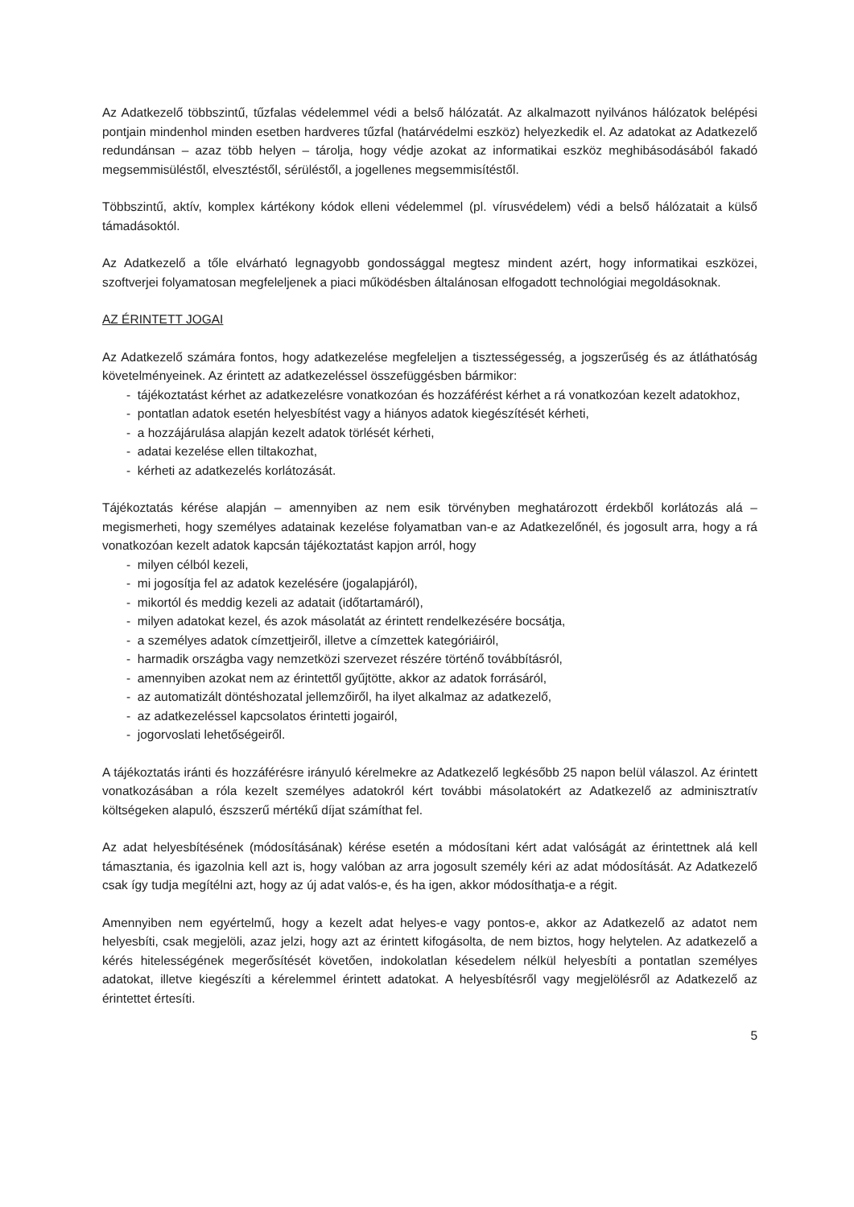Az Adatkezelő többszintű, tűzfalas védelemmel védi a belső hálózatát. Az alkalmazott nyilvános hálózatok belépési pontjain mindenhol minden esetben hardveres tűzfal (határvédelmi eszköz) helyezkedik el. Az adatokat az Adatkezelő redundánsan – azaz több helyen – tárolja, hogy védje azokat az informatikai eszköz meghibásodásából fakadó megsemmisüléstől, elvesztéstől, sérüléstől, a jogellenes megsemmisítéstől.
Többszintű, aktív, komplex kártékony kódok elleni védelemmel (pl. vírusvédelem) védi a belső hálózatait a külső támadásoktól.
Az Adatkezelő a tőle elvárható legnagyobb gondossággal megtesz mindent azért, hogy informatikai eszközei, szoftverjei folyamatosan megfeleljenek a piaci működésben általánosan elfogadott technológiai megoldásoknak.
AZ ÉRINTETT JOGAI
Az Adatkezelő számára fontos, hogy adatkezelése megfeleljen a tisztességesség, a jogszerűség és az átláthatóság követelményeinek. Az érintett az adatkezeléssel összefüggésben bármikor:
- tájékoztatást kérhet az adatkezelésre vonatkozóan és hozzáférést kérhet a rá vonatkozóan kezelt adatokhoz,
- pontatlan adatok esetén helyesbítést vagy a hiányos adatok kiegészítését kérheti,
- a hozzájárulása alapján kezelt adatok törlését kérheti,
- adatai kezelése ellen tiltakozhat,
- kérheti az adatkezelés korlátozását.
Tájékoztatás kérése alapján – amennyiben az nem esik törvényben meghatározott érdekből korlátozás alá – megismerheti, hogy személyes adatainak kezelése folyamatban van-e az Adatkezelőnél, és jogosult arra, hogy a rá vonatkozóan kezelt adatok kapcsán tájékoztatást kapjon arról, hogy
- milyen célból kezeli,
- mi jogosítja fel az adatok kezelésére (jogalapjáról),
- mikortól és meddig kezeli az adatait (időtartamáról),
- milyen adatokat kezel, és azok másolatát az érintett rendelkezésére bocsátja,
- a személyes adatok címzettjeiről, illetve a címzettek kategóriáiról,
- harmadik országba vagy nemzetközi szervezet részére történő továbbításról,
- amennyiben azokat nem az érintettől gyűjtötte, akkor az adatok forrásáról,
- az automatizált döntéshozatal jellemzőiről, ha ilyet alkalmaz az adatkezelő,
- az adatkezeléssel kapcsolatos érintetti jogairól,
- jogorvoslati lehetőségeiről.
A tájékoztatás iránti és hozzáférésre irányuló kérelmekre az Adatkezelő legkésőbb 25 napon belül válaszol. Az érintett vonatkozásában a róla kezelt személyes adatokról kért további másolatokért az Adatkezelő az adminisztratív költségeken alapuló, észszerű mértékű díjat számíthat fel.
Az adat helyesbítésének (módosításának) kérése esetén a módosítani kért adat valóságát az érintettnek alá kell támasztania, és igazolnia kell azt is, hogy valóban az arra jogosult személy kéri az adat módosítását. Az Adatkezelő csak így tudja megítélni azt, hogy az új adat valós-e, és ha igen, akkor módosíthatja-e a régit.
Amennyiben nem egyértelmű, hogy a kezelt adat helyes-e vagy pontos-e, akkor az Adatkezelő az adatot nem helyesbíti, csak megjelöli, azaz jelzi, hogy azt az érintett kifogásolta, de nem biztos, hogy helytelen. Az adatkezelő a kérés hitelességének megerősítését követően, indokolatlan késedelem nélkül helyesbíti a pontatlan személyes adatokat, illetve kiegészíti a kérelemmel érintett adatokat. A helyesbítésről vagy megjelölésről az Adatkezelő az érintettet értesíti.
5